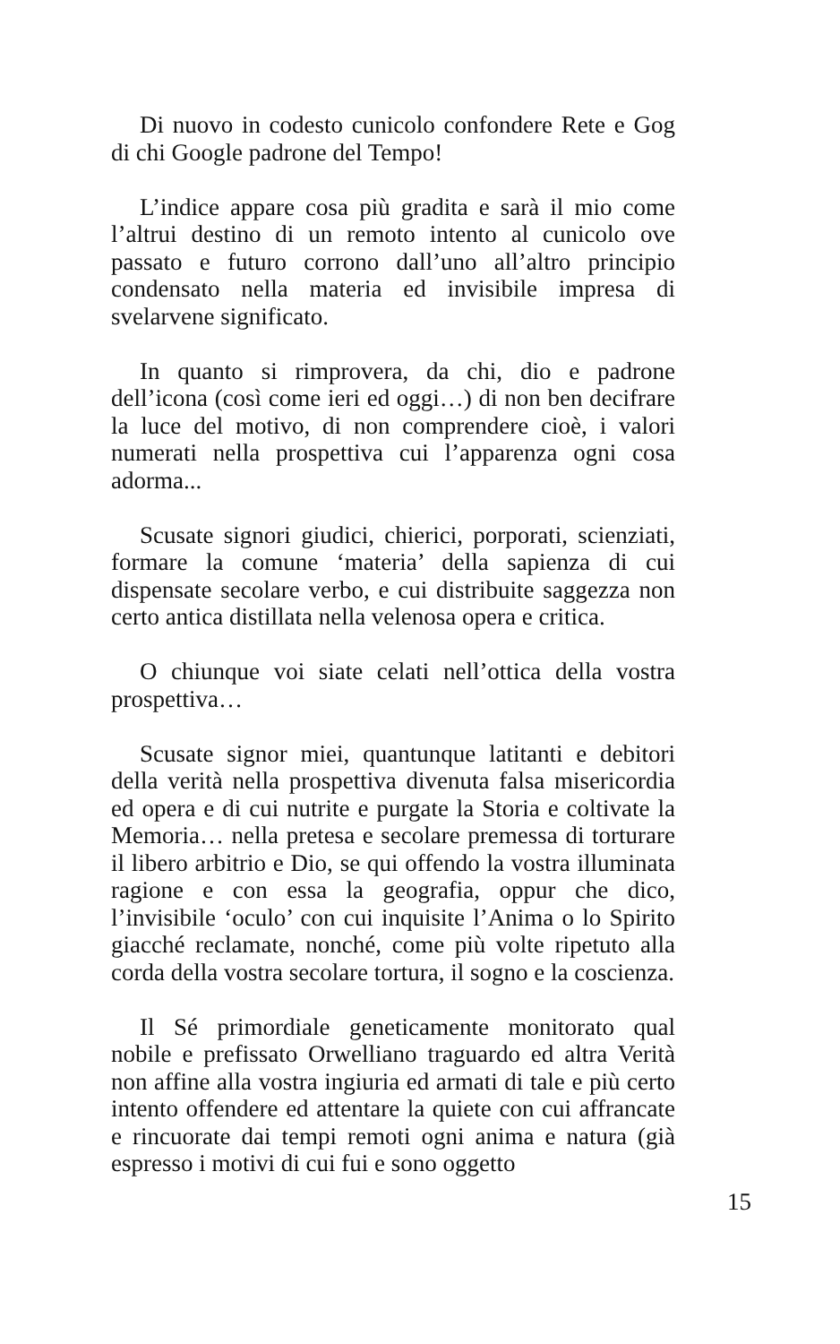Di nuovo in codesto cunicolo confondere Rete e Gog di chi Google padrone del Tempo!
L’indice appare cosa più gradita e sarà il mio come l’altrui destino di un remoto intento al cunicolo ove passato e futuro corrono dall’uno all’altro principio condensato nella materia ed invisibile impresa di svelarvene significato.
In quanto si rimprovera, da chi, dio e padrone dell’icona (così come ieri ed oggi…) di non ben decifrare la luce del motivo, di non comprendere cioè, i valori numerati nella prospettiva cui l’apparenza ogni cosa adorma...
Scusate signori giudici, chierici, porporati, scienziati, formare la comune ‘materia’ della sapienza di cui dispensate secolare verbo, e cui distribuite saggezza non certo antica distillata nella velenosa opera e critica.
O chiunque voi siate celati nell’ottica della vostra prospettiva…
Scusate signor miei, quantunque latitanti e debitori della verità nella prospettiva divenuta falsa misericordia ed opera e di cui nutrite e purgate la Storia e coltivate la Memoria… nella pretesa e secolare premessa di torturare il libero arbitrio e Dio, se qui offendo la vostra illuminata ragione e con essa la geografia, oppur che dico, l’invisibile ‘oculo’ con cui inquisite l’Anima o lo Spirito giacché reclamate, nonché, come più volte ripetuto alla corda della vostra secolare tortura, il sogno e la coscienza.
Il Sé primordiale geneticamente monitorato qual nobile e prefissato Orwelliano traguardo ed altra Verità non affine alla vostra ingiuria ed armati di tale e più certo intento offendere ed attentare la quiete con cui affrancate e rincuorate dai tempi remoti ogni anima e natura (già espresso i motivi di cui fui e sono oggetto
15